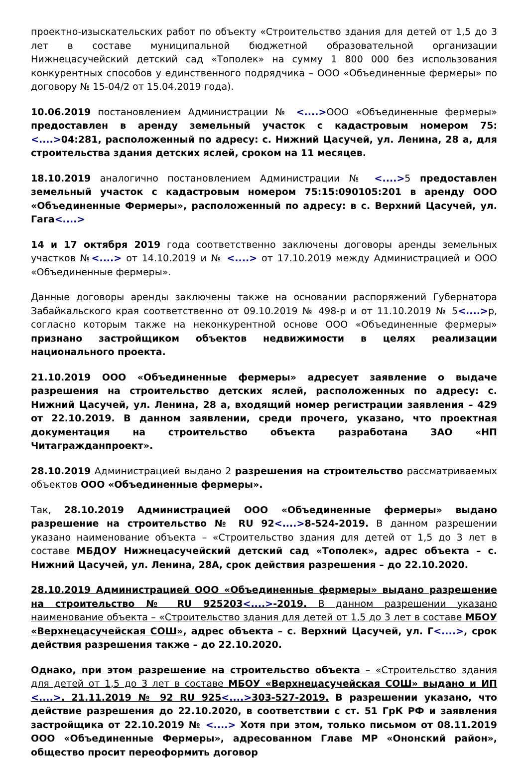проектно-изыскательских работ по объекту «Строительство здания для детей от 1,5 до 3 лет в составе муниципальной бюджетной образовательной организации Нижнецасучейский детский сад «Тополек» на сумму 1 800 000 без использования конкурентных способов у единственного подрядчика – ООО «Объединенные фермеры» по договору № 15-04/2 от 15.04.2019 года).
10.06.2019 постановлением Администрации № <....>ООО «Объединенные фермеры» предоставлен в аренду земельный участок с кадастровым номером 75:<....>04:281, расположенный по адресу: с. Нижний Цасучей, ул. Ленина, 28 а, для строительства здания детских яслей, сроком на 11 месяцев.
18.10.2019 аналогично постановлением Администрации № <....>5 предоставлен земельный участок с кадастровым номером 75:15:090105:201 в аренду ООО «Объединенные Фермеры», расположенный по адресу: в с. Верхний Цасучей, ул. Гага<....>
14 и 17 октября 2019 года соответственно заключены договоры аренды земельных участков №<....> от 14.10.2019 и № <....> от 17.10.2019 между Администрацией и ООО «Объединенные фермеры».
Данные договоры аренды заключены также на основании распоряжений Губернатора Забайкальского края соответственно от 09.10.2019 № 498-р и от 11.10.2019 № 5<....>р, согласно которым также на неконкурентной основе ООО «Объединенные фермеры» признано застройщиком объектов недвижимости в целях реализации национального проекта.
21.10.2019 ООО «Объединенные фермеры» адресует заявление о выдаче разрешения на строительство детских яслей, расположенных по адресу: с. Нижний Цасучей, ул. Ленина, 28 а, входящий номер регистрации заявления – 429 от 22.10.2019. В данном заявлении, среди прочего, указано, что проектная документация на строительство объекта разработана ЗАО «НП Читагражданпроект».
28.10.2019 Администрацией выдано 2 разрешения на строительство рассматриваемых объектов ООО «Объединенные фермеры».
Так, 28.10.2019 Администрацией ООО «Объединенные фермеры» выдано разрешение на строительство № RU 92<....>8-524-2019. В данном разрешении указано наименование объекта – «Строительство здания для детей от 1,5 до 3 лет в составе МБДОУ Нижнецасучейский детский сад «Тополек», адрес объекта – с. Нижний Цасучей, ул. Ленина, 28А, срок действия разрешения – до 22.10.2020.
28.10.2019 Администрацией ООО «Объединенные фермеры» выдано разрешение на строительство № RU 925203<....>-2019. В данном разрешении указано наименование объекта – «Строительство здания для детей от 1,5 до 3 лет в составе МБОУ «Верхнецасучейская СОШ», адрес объекта – с. Верхний Цасучей, ул. Г<....>, срок действия разрешения также – до 22.10.2020.
Однако, при этом разрешение на строительство объекта – «Строительство здания для детей от 1,5 до 3 лет в составе МБОУ «Верхнецасучейская СОШ» выдано и ИП <....>. 21.11.2019 № 92 RU 925<....>303-527-2019. В разрешении указано, что действие разрешения до 22.10.2020, в соответствии с ст. 51 ГрК РФ и заявления застройщика от 22.10.2019 № <....> Хотя при этом, только письмом от 08.11.2019 ООО «Объединенные Фермеры», адресованном Главе МР «Ононский район», общество просит переоформить договор